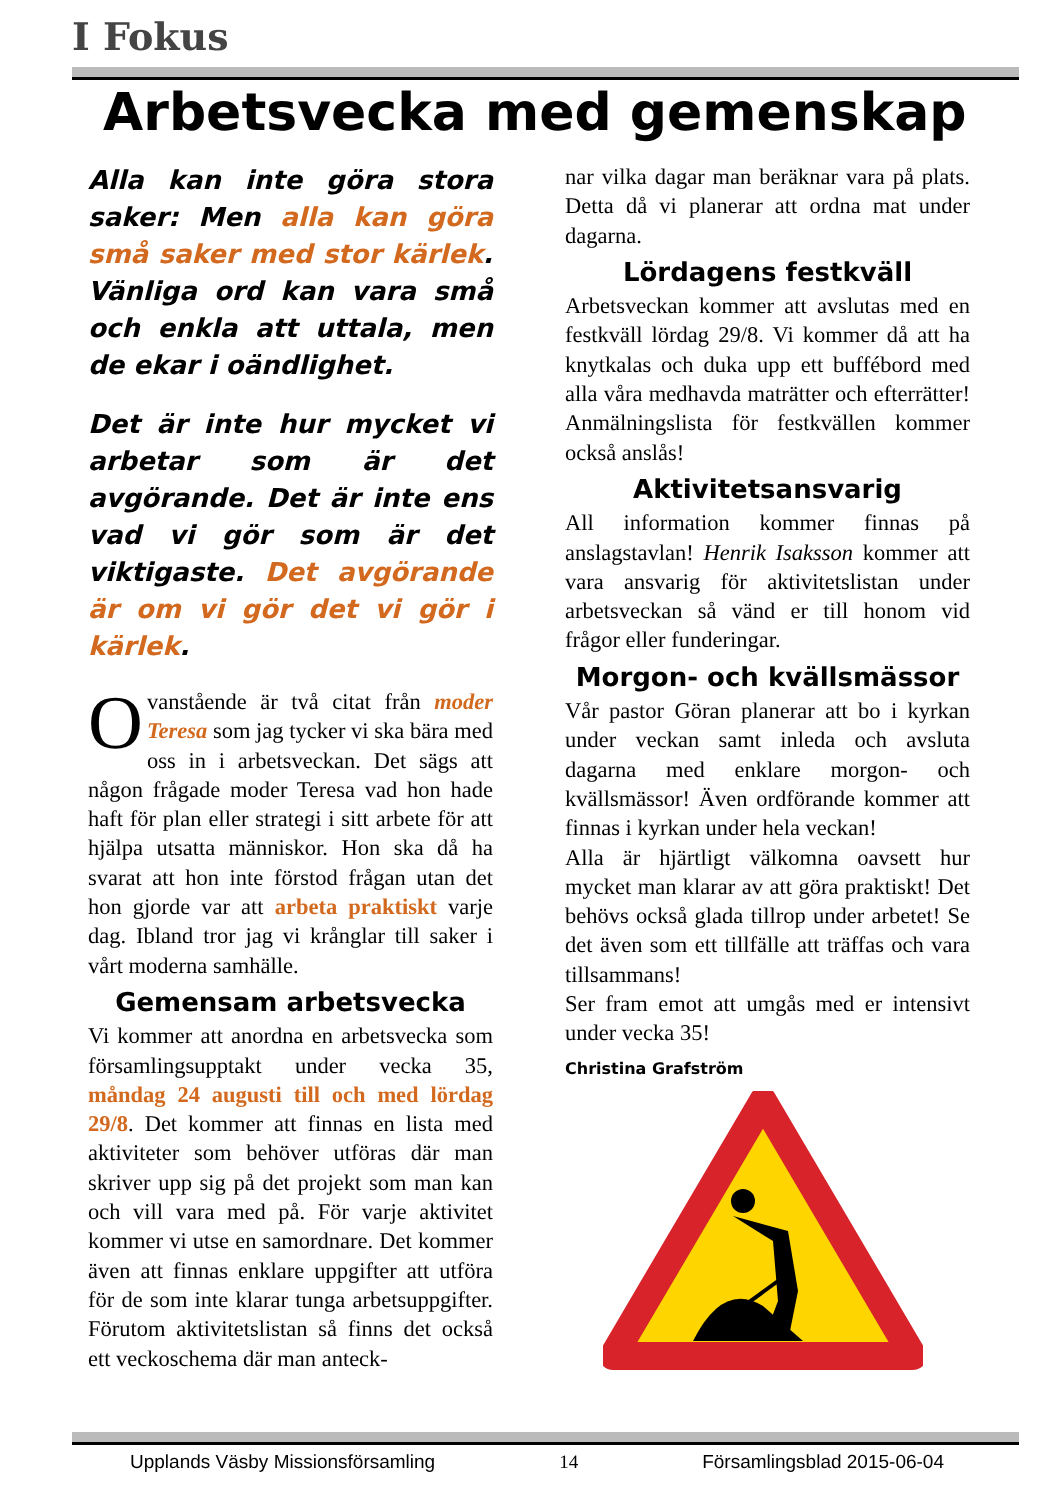I Fokus
Arbetsvecka med gemenskap
Alla kan inte göra stora saker: Men alla kan göra små saker med stor kärlek. Vänliga ord kan vara små och enkla att uttala, men de ekar i oändlighet.
Det är inte hur mycket vi arbetar som är det avgörande. Det är inte ens vad vi gör som är det viktigaste. Det avgörande är om vi gör det vi gör i kärlek.
Ovanstående är två citat från moder Teresa som jag tycker vi ska bära med oss in i arbetsveckan. Det sägs att någon frågade moder Teresa vad hon hade haft för plan eller strategi i sitt arbete för att hjälpa utsatta människor. Hon ska då ha svarat att hon inte förstod frågan utan det hon gjorde var att arbeta praktiskt varje dag. Ibland tror jag vi krånglar till saker i vårt moderna samhälle.
Gemensam arbetsvecka
Vi kommer att anordna en arbetsvecka som församlingsupptakt under vecka 35, måndag 24 augusti till och med lördag 29/8. Det kommer att finnas en lista med aktiviteter som behöver utföras där man skriver upp sig på det projekt som man kan och vill vara med på. För varje aktivitet kommer vi utse en samordnare. Det kommer även att finnas enklare uppgifter att utföra för de som inte klarar tunga arbetsuppgifter. Förutom aktivitetslistan så finns det också ett veckoschema där man anteck-
nar vilka dagar man beräknar vara på plats. Detta då vi planerar att ordna mat under dagarna.
Lördagens festkväll
Arbetsveckan kommer att avslutas med en festkväll lördag 29/8. Vi kommer då att ha knytkalas och duka upp ett buffébord med alla våra medhavda maträtter och efterrätter! Anmälningslista för festkvällen kommer också anslås!
Aktivitetsansvarig
All information kommer finnas på anslagstavlan! Henrik Isaksson kommer att vara ansvarig för aktivitetslistan under arbetsveckan så vänd er till honom vid frågor eller funderingar.
Morgon- och kvällsmässor
Vår pastor Göran planerar att bo i kyrkan under veckan samt inleda och avsluta dagarna med enklare morgon- och kvällsmässor! Även ordförande kommer att finnas i kyrkan under hela veckan!
Alla är hjärtligt välkomna oavsett hur mycket man klarar av att göra praktiskt! Det behövs också glada tillrop under arbetet! Se det även som ett tillfälle att träffas och vara tillsammans!
Ser fram emot att umgås med er intensivt under vecka 35!
Christina Grafström
Upplands Väsby Missionsförsamling 14 Församlingsblad 2015-06-04